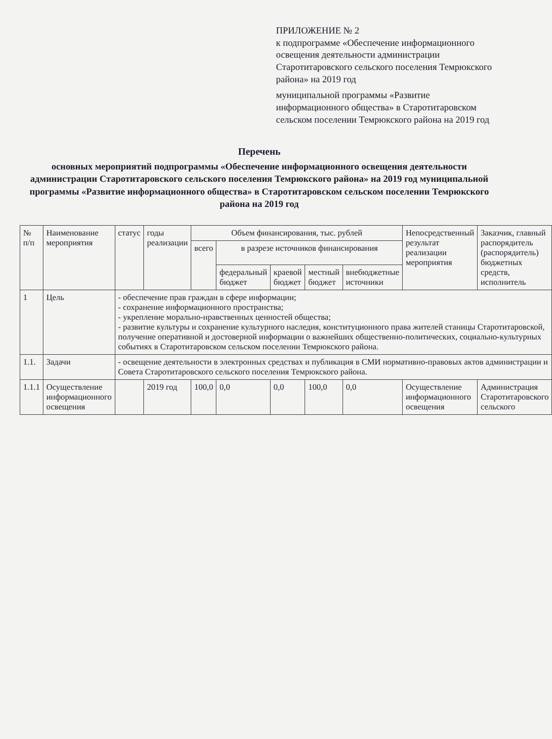ПРИЛОЖЕНИЕ № 2
к подпрограмме «Обеспечение информационного освещения деятельности администрации Старотитаровского сельского поселения Темрюкского района» на 2019 год
муниципальной программы «Развитие информационного общества» в Старотитаровском сельском поселении Темрюкского района на 2019 год
Перечень
основных мероприятий подпрограммы «Обеспечение информационного освещения деятельности администрации Старотитаровского сельского поселения Темрюкского района» на 2019 год муниципальной программы «Развитие информационного общества» в Старотитаровском сельском поселении Темрюкского района на 2019 год
| № п/п | Наименование мероприятия | статус | годы реализации | Объем финансирования, тыс. рублей | | | | | Непосредственный результат реализации мероприятия | Заказчик, главный распорядитель (распорядитель) бюджетных средств, исполнитель |
| --- | --- | --- | --- | --- | --- | --- | --- | --- | --- | --- |
| | | | | всего | в разрезе источников финансирования | | | | | |
| | | | | | федеральный бюджет | краевой бюджет | местный бюджет | внебюджетные источники | | |
| 1 | Цель | - обеспечение прав граждан в сфере информации; - сохранение информационного пространства; - укрепление морально-нравственных ценностей общества; - развитие культуры и сохранение культурного наследия, конституционного права жителей станицы Старотитаровской, получение оперативной и достоверной информации о важнейших общественно-политических, социально-культурных событиях в Старотитаровском сельском поселении Темрюкского района. | | | | | | | | |
| 1.1. | Задачи | - освещение деятельности в электронных средствах и публикация в СМИ нормативно-правовых актов администрации и Совета Старотитаровского сельского поселения Темрюкского района. | | | | | | | | |
| 1.1.1 | Осуществление информационного освещения | | 2019 год | 100,0 | 0,0 | 0,0 | 100,0 | 0,0 | Осуществление информационного освещения | Администрация Старотитаровского сельского |